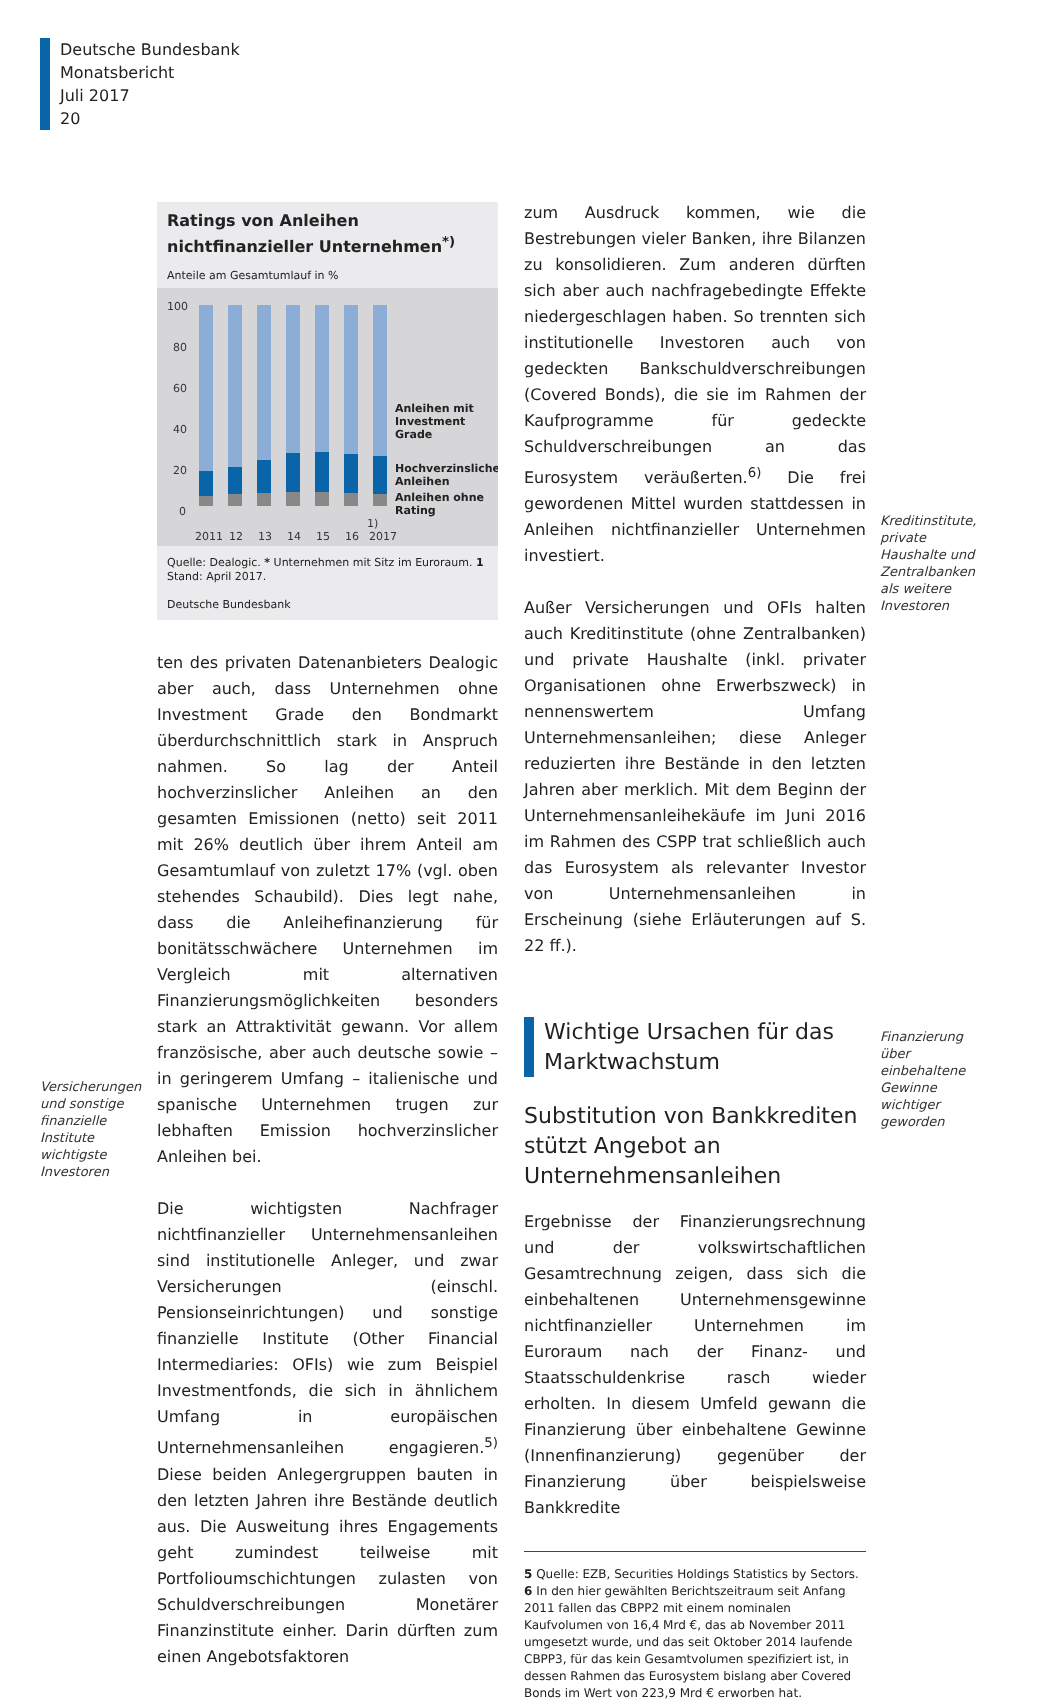Deutsche Bundesbank
Monatsbericht
Juli 2017
20
Ratings von Anleihen nichtfinanzieller Unternehmen<sup>*)</sup>
Anteile am Gesamtumlauf in %
100
80
60
40
20
0
Anleihen mit
Investment
Grade
Hochverzinsliche
Anleihen
Anleihen ohne
Rating
2011
12
13
14
15
16
1)
2017
Quelle: Dealogic. * Unternehmen mit Sitz im Euroraum. 1 Stand: April 2017.
Deutsche Bundesbank
ten des privaten Datenanbieters Dealogic aber auch, dass Unternehmen ohne Investment Grade den Bondmarkt überdurchschnittlich stark in Anspruch nahmen. So lag der Anteil hochverzinslicher Anleihen an den gesamten Emissionen (netto) seit 2011 mit 26% deutlich über ihrem Anteil am Gesamtumlauf von zuletzt 17% (vgl. oben stehendes Schaubild). Dies legt nahe, dass die Anleihefinanzierung für bonitätsschwächere Unternehmen im Vergleich mit alternativen Finanzierungsmöglichkeiten besonders stark an Attraktivität gewann. Vor allem französische, aber auch deutsche sowie – in geringerem Umfang – italienische und spanische Unternehmen trugen zur lebhaften Emission hochverzinslicher Anleihen bei.
Die wichtigsten Nachfrager nichtfinanzieller Unternehmensanleihen sind institutionelle Anleger, und zwar Versicherungen (einschl. Pensionseinrichtungen) und sonstige finanzielle Institute (Other Financial Intermediaries: OFIs) wie zum Beispiel Investmentfonds, die sich in ähnlichem Umfang in europäischen Unternehmensanleihen engagieren.<sup>5)</sup> Diese beiden Anlegergruppen bauten in den letzten Jahren ihre Bestände deutlich aus. Die Ausweitung ihres Engagements geht zumindest teilweise mit Portfolioumschichtungen zulasten von Schuldverschreibungen Monetärer Finanzinstitute einher. Darin dürften zum einen Angebotsfaktoren
Versicherungen und sonstige finanzielle Institute wichtigste Investoren
zum Ausdruck kommen, wie die Bestrebungen vieler Banken, ihre Bilanzen zu konsolidieren. Zum anderen dürften sich aber auch nachfragebedingte Effekte niedergeschlagen haben. So trennten sich institutionelle Investoren auch von gedeckten Bankschuldverschreibungen (Covered Bonds), die sie im Rahmen der Kaufprogramme für gedeckte Schuldverschreibungen an das Eurosystem veräußerten.<sup>6)</sup> Die frei gewordenen Mittel wurden stattdessen in Anleihen nichtfinanzieller Unternehmen investiert.
Außer Versicherungen und OFIs halten auch Kreditinstitute (ohne Zentralbanken) und private Haushalte (inkl. privater Organisationen ohne Erwerbszweck) in nennenswertem Umfang Unternehmensanleihen; diese Anleger reduzierten ihre Bestände in den letzten Jahren aber merklich. Mit dem Beginn der Unternehmensanleihekäufe im Juni 2016 im Rahmen des CSPP trat schließlich auch das Eurosystem als relevanter Investor von Unternehmensanleihen in Erscheinung (siehe Erläuterungen auf S. 22 ff.).
Wichtige Ursachen für das Marktwachstum
Substitution von Bankkrediten stützt Angebot an Unternehmensanleihen
Ergebnisse der Finanzierungsrechnung und der volkswirtschaftlichen Gesamtrechnung zeigen, dass sich die einbehaltenen Unternehmensgewinne nichtfinanzieller Unternehmen im Euroraum nach der Finanz- und Staatsschuldenkrise rasch wieder erholten. In diesem Umfeld gewann die Finanzierung über einbehaltene Gewinne (Innenfinanzierung) gegenüber der Finanzierung über beispielsweise Bankkredite
5 Quelle: EZB, Securities Holdings Statistics by Sectors.
6 In den hier gewählten Berichtszeitraum seit Anfang 2011 fallen das CBPP2 mit einem nominalen Kaufvolumen von 16,4 Mrd €, das ab November 2011 umgesetzt wurde, und das seit Oktober 2014 laufende CBPP3, für das kein Gesamtvolumen spezifiziert ist, in dessen Rahmen das Eurosystem bislang aber Covered Bonds im Wert von 223,9 Mrd € erworben hat.
Kreditinstitute, private Haushalte und Zentralbanken als weitere Investoren
Finanzierung über einbehaltene Gewinne wichtiger geworden